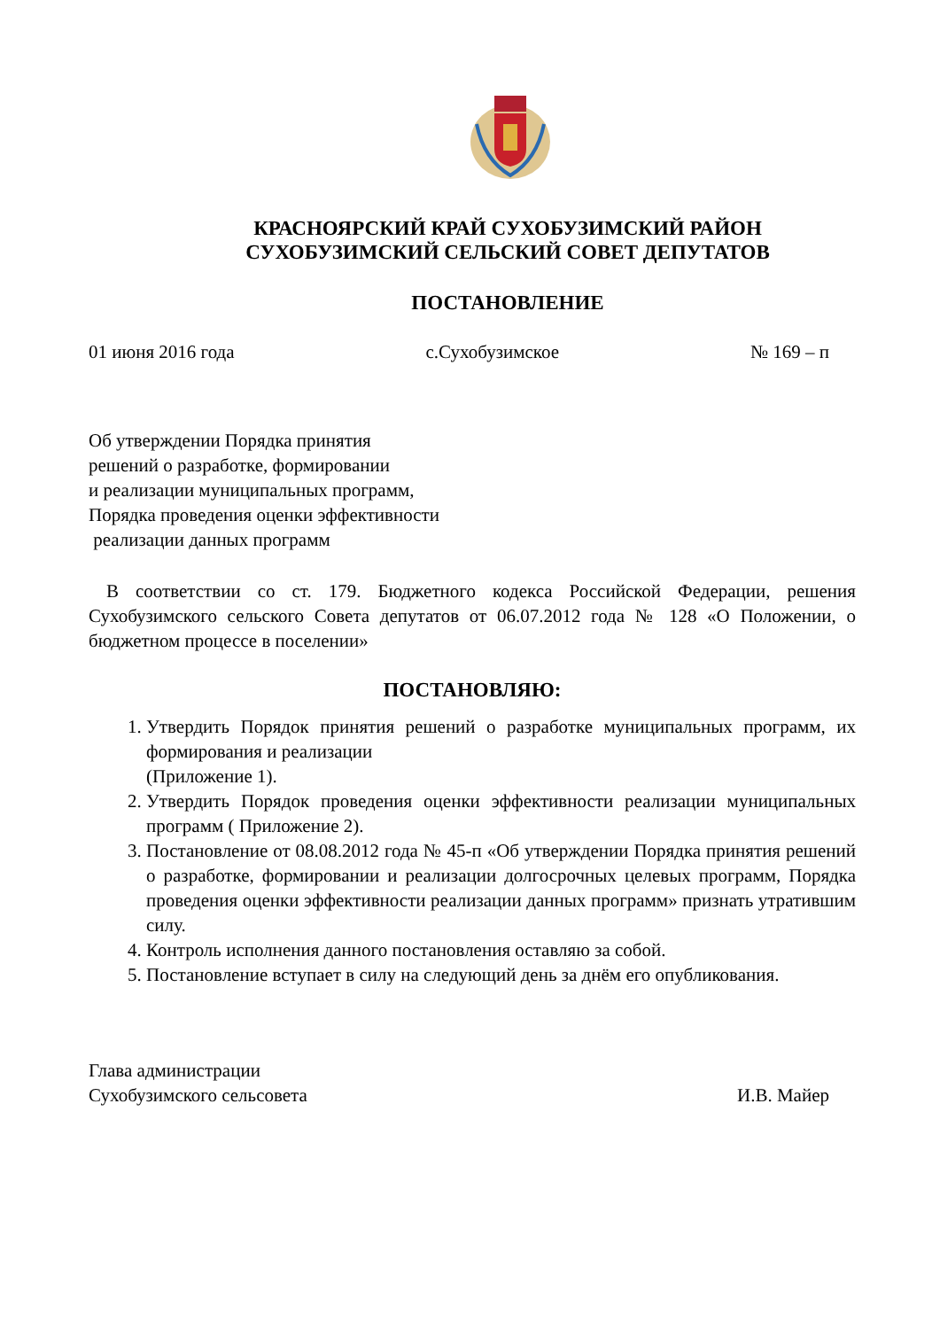КРАСНОЯРСКИЙ КРАЙ СУХОБУЗИМСКИЙ РАЙОН
СУХОБУЗИМСКИЙ СЕЛЬСКИЙ СОВЕТ ДЕПУТАТОВ
ПОСТАНОВЛЕНИЕ
01 июня 2016 года с.Сухобузимское № 169 – п
Об утверждении Порядка принятия
решений о разработке, формировании
и реализации муниципальных программ,
Порядка проведения оценки эффективности
реализации данных программ
В соответствии со ст. 179. Бюджетного кодекса Российской Федерации, решения Сухобузимского сельского Совета депутатов от 06.07.2012 года № 128 «О Положении, о бюджетном процессе в поселении»
ПОСТАНОВЛЯЮ:
1. Утвердить Порядок принятия решений о разработке муниципальных программ, их формирования и реализации
(Приложение 1).
2. Утвердить Порядок проведения оценки эффективности реализации муниципальных программ ( Приложение 2).
3. Постановление от 08.08.2012 года № 45-п «Об утверждении Порядка принятия решений о разработке, формировании и реализации долгосрочных целевых программ, Порядка проведения оценки эффективности реализации данных программ» признать утратившим силу.
4. Контроль исполнения данного постановления оставляю за собой.
5. Постановление вступает в силу на следующий день за днём его опубликования.
Глава администрации
Сухобузимского сельсовета И.В. Майер